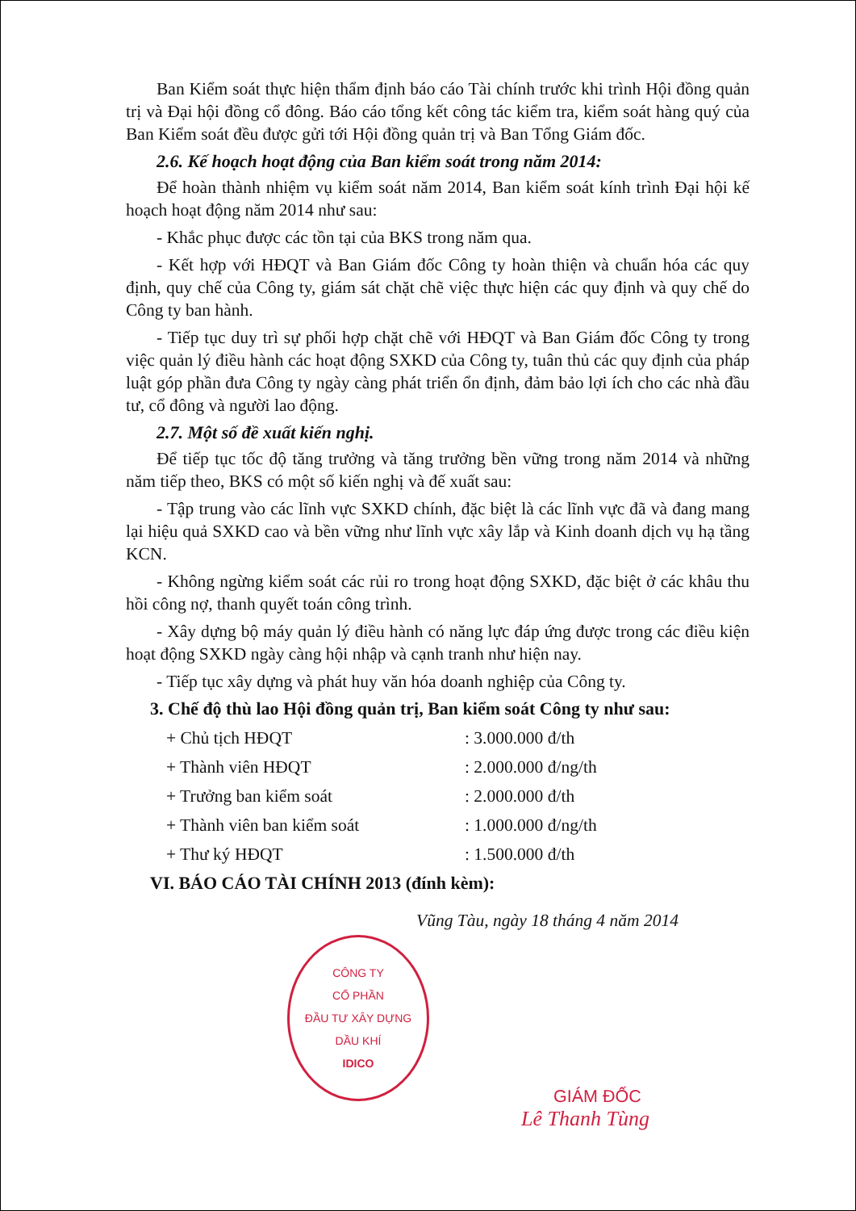Ban Kiểm soát thực hiện thẩm định báo cáo Tài chính trước khi trình Hội đồng quản trị và Đại hội đồng cổ đông. Báo cáo tổng kết công tác kiểm tra, kiểm soát hàng quý của Ban Kiểm soát đều được gửi tới Hội đồng quản trị và Ban Tổng Giám đốc.
2.6. Kế hoạch hoạt động của Ban kiểm soát trong năm 2014:
Để hoàn thành nhiệm vụ kiểm soát năm 2014, Ban kiểm soát kính trình Đại hội kế hoạch hoạt động năm 2014 như sau:
- Khắc phục được các tồn tại của BKS trong năm qua.
- Kết hợp với HĐQT và Ban Giám đốc Công ty hoàn thiện và chuẩn hóa các quy định, quy chế của Công ty, giám sát chặt chẽ việc thực hiện các quy định và quy chế do Công ty ban hành.
- Tiếp tục duy trì sự phối hợp chặt chẽ với HĐQT và Ban Giám đốc Công ty trong việc quản lý điều hành các hoạt động SXKD của Công ty, tuân thủ các quy định của pháp luật góp phần đưa Công ty ngày càng phát triển ổn định, đảm bảo lợi ích cho các nhà đầu tư, cổ đông và người lao động.
2.7. Một số đề xuất kiến nghị.
Để tiếp tục tốc độ tăng trưởng và tăng trưởng bền vững trong năm 2014 và những năm tiếp theo, BKS có một số kiến nghị và đế xuất sau:
- Tập trung vào các lĩnh vực SXKD chính, đặc biệt là các lĩnh vực đã và đang mang lại hiệu quả SXKD cao và bền vững như lĩnh vực xây lắp và Kinh doanh dịch vụ hạ tầng KCN.
- Không ngừng kiểm soát các rủi ro trong hoạt động SXKD, đặc biệt ở các khâu thu hồi công nợ, thanh quyết toán công trình.
- Xây dựng bộ máy quản lý điều hành có năng lực đáp ứng được trong các điều kiện hoạt động SXKD ngày càng hội nhập và cạnh tranh như hiện nay.
- Tiếp tục xây dựng và phát huy văn hóa doanh nghiệp của Công ty.
3. Chế độ thù lao Hội đồng quản trị, Ban kiểm soát Công ty như sau:
| + Chủ tịch HĐQT | : 3.000.000 đ/th |
| + Thành viên HĐQT | : 2.000.000 đ/ng/th |
| + Trưởng ban kiểm soát | : 2.000.000 đ/th |
| + Thành viên ban kiểm soát | : 1.000.000 đ/ng/th |
| + Thư ký HĐQT | : 1.500.000 đ/th |
VI. BÁO CÁO TÀI CHÍNH 2013 (đính kèm):
Vũng Tàu, ngày 18 tháng 4 năm 2014
CÔNG TY
CỔ PHẦN
ĐẦU TƯ XÂY DỰNG
DẦU KHÍ
IDICO
GIÁM ĐỐC
Lê Thanh Tùng